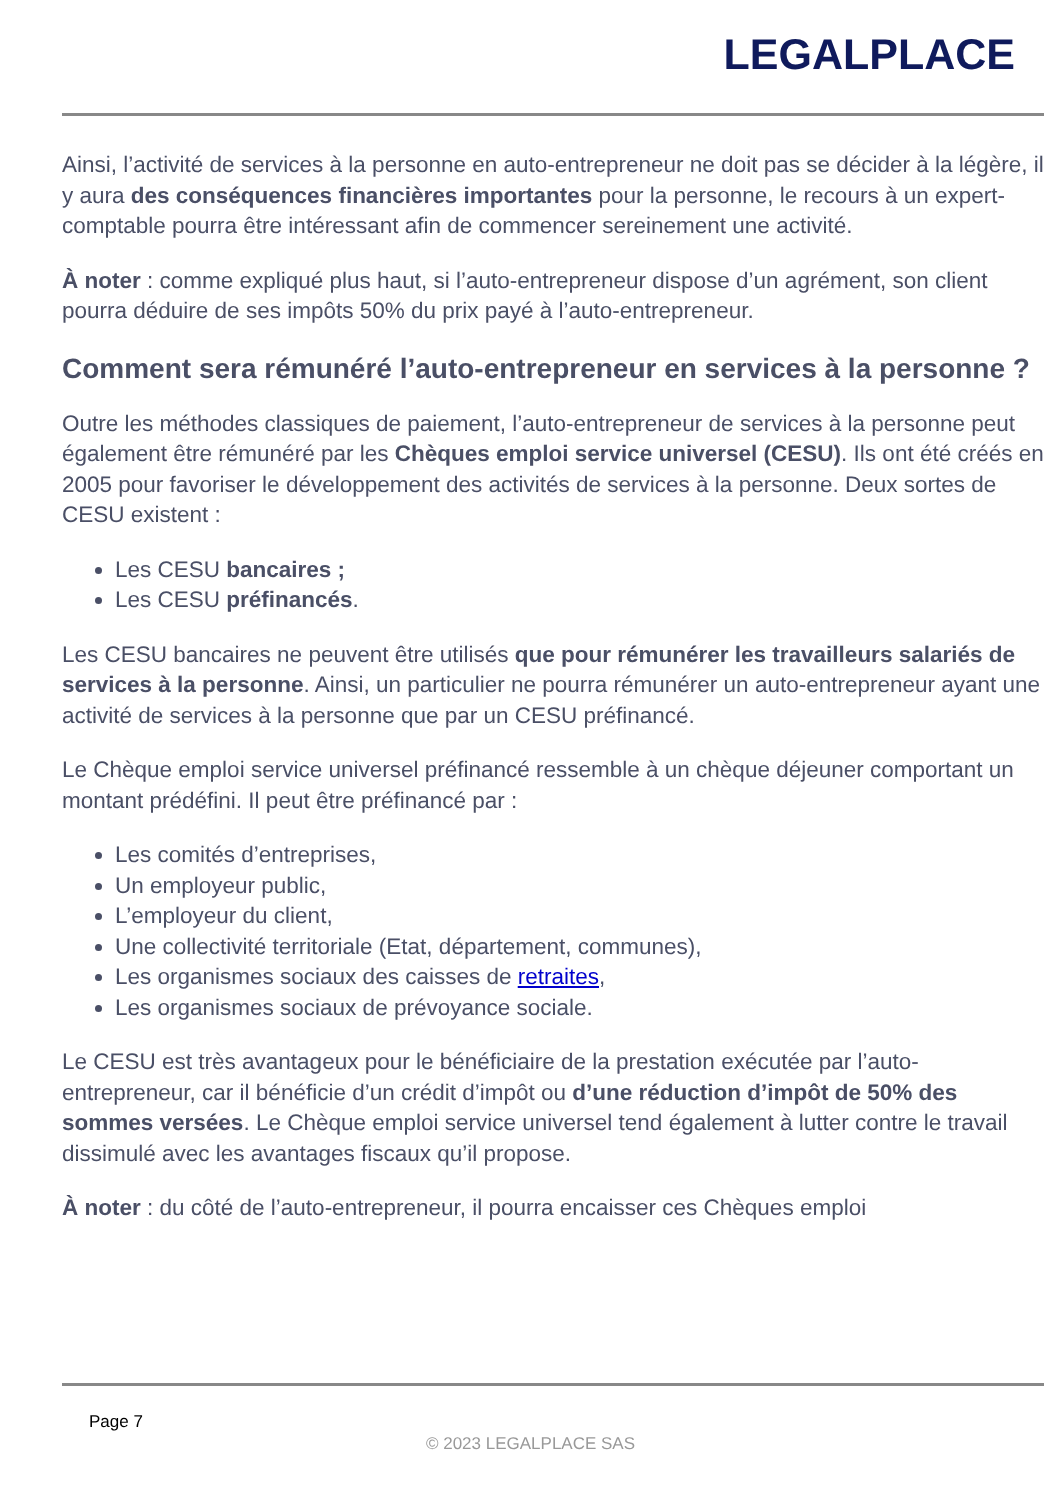LEGALPLACE
Ainsi, l’activité de services à la personne en auto-entrepreneur ne doit pas se décider à la légère, il y aura des conséquences financières importantes pour la personne, le recours à un expert-comptable pourra être intéressant afin de commencer sereinement une activité.
À noter : comme expliqué plus haut, si l’auto-entrepreneur dispose d’un agrément, son client pourra déduire de ses impôts 50% du prix payé à l’auto-entrepreneur.
Comment sera rémunéré l’auto-entrepreneur en services à la personne ?
Outre les méthodes classiques de paiement, l’auto-entrepreneur de services à la personne peut également être rémunéré par les Chèques emploi service universel (CESU). Ils ont été créés en 2005 pour favoriser le développement des activités de services à la personne. Deux sortes de CESU existent :
Les CESU bancaires ;
Les CESU préfinancés.
Les CESU bancaires ne peuvent être utilisés que pour rémunérer les travailleurs salariés de services à la personne. Ainsi, un particulier ne pourra rémunérer un auto-entrepreneur ayant une activité de services à la personne que par un CESU préfinancé.
Le Chèque emploi service universel préfinancé ressemble à un chèque déjeuner comportant un montant prédéfini. Il peut être préfinancé par :
Les comités d’entreprises,
Un employeur public,
L’employeur du client,
Une collectivité territoriale (Etat, département, communes),
Les organismes sociaux des caisses de retraites,
Les organismes sociaux de prévoyance sociale.
Le CESU est très avantageux pour le bénéficiaire de la prestation exécutée par l’auto-entrepreneur, car il bénéficie d’un crédit d’impôt ou d’une réduction d’impôt de 50% des sommes versées. Le Chèque emploi service universel tend également à lutter contre le travail dissimulé avec les avantages fiscaux qu’il propose.
À noter : du côté de l’auto-entrepreneur, il pourra encaisser ces Chèques emploi
Page 7
© 2023 LEGALPLACE SAS